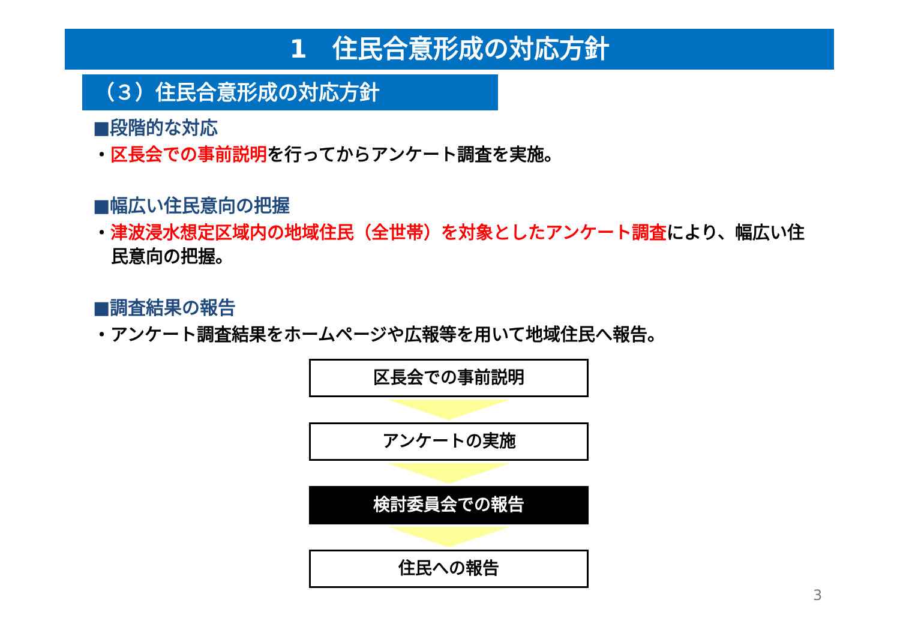1　住民合意形成の対応方針
（３）住民合意形成の対応方針
■段階的な対応
・区長会での事前説明を行ってからアンケート調査を実施。
■幅広い住民意向の把握
・津波浸水想定区域内の地域住民（全世帯）を対象としたアンケート調査により、幅広い住民意向の把握。
■調査結果の報告
・アンケート調査結果をホームページや広報等を用いて地域住民へ報告。
区長会での事前説明
アンケートの実施
検討委員会での報告
住民への報告
3